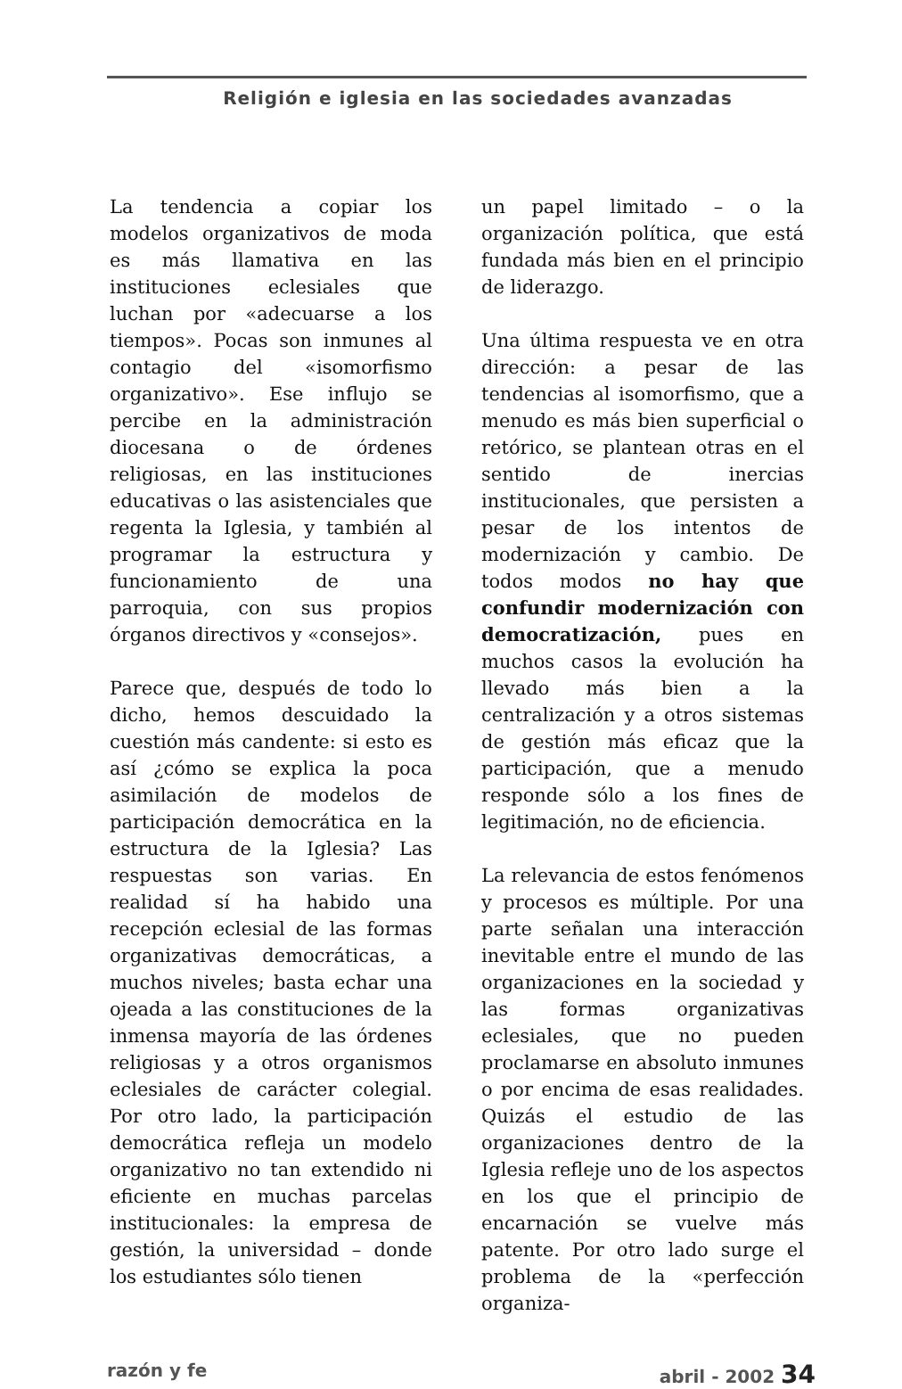Religión e iglesia en las sociedades avanzadas
La tendencia a copiar los modelos organizativos de moda es más llamativa en las instituciones eclesiales que luchan por «adecuarse a los tiempos». Pocas son inmunes al contagio del «isomorfismo organizativo». Ese influjo se percibe en la administración diocesana o de órdenes religiosas, en las instituciones educativas o las asistenciales que regenta la Iglesia, y también al programar la estructura y funcionamiento de una parroquia, con sus propios órganos directivos y «consejos».
Parece que, después de todo lo dicho, hemos descuidado la cuestión más candente: si esto es así ¿cómo se explica la poca asimilación de modelos de participación democrática en la estructura de la Iglesia? Las respuestas son varias. En realidad sí ha habido una recepción eclesial de las formas organizativas democráticas, a muchos niveles; basta echar una ojeada a las constituciones de la inmensa mayoría de las órdenes religiosas y a otros organismos eclesiales de carácter colegial. Por otro lado, la participación democrática refleja un modelo organizativo no tan extendido ni eficiente en muchas parcelas institucionales: la empresa de gestión, la universidad – donde los estudiantes sólo tienen
un papel limitado – o la organización política, que está fundada más bien en el principio de liderazgo.
Una última respuesta ve en otra dirección: a pesar de las tendencias al isomorfismo, que a menudo es más bien superficial o retórico, se plantean otras en el sentido de inercias institucionales, que persisten a pesar de los intentos de modernización y cambio. De todos modos no hay que confundir modernización con democratización, pues en muchos casos la evolución ha llevado más bien a la centralización y a otros sistemas de gestión más eficaz que la participación, que a menudo responde sólo a los fines de legitimación, no de eficiencia.
La relevancia de estos fenómenos y procesos es múltiple. Por una parte señalan una interacción inevitable entre el mundo de las organizaciones en la sociedad y las formas organizativas eclesiales, que no pueden proclamarse en absoluto inmunes o por encima de esas realidades. Quizás el estudio de las organizaciones dentro de la Iglesia refleje uno de los aspectos en los que el principio de encarnación se vuelve más patente. Por otro lado surge el problema de la «perfección organiza-
razón y fe abril - 2002 34